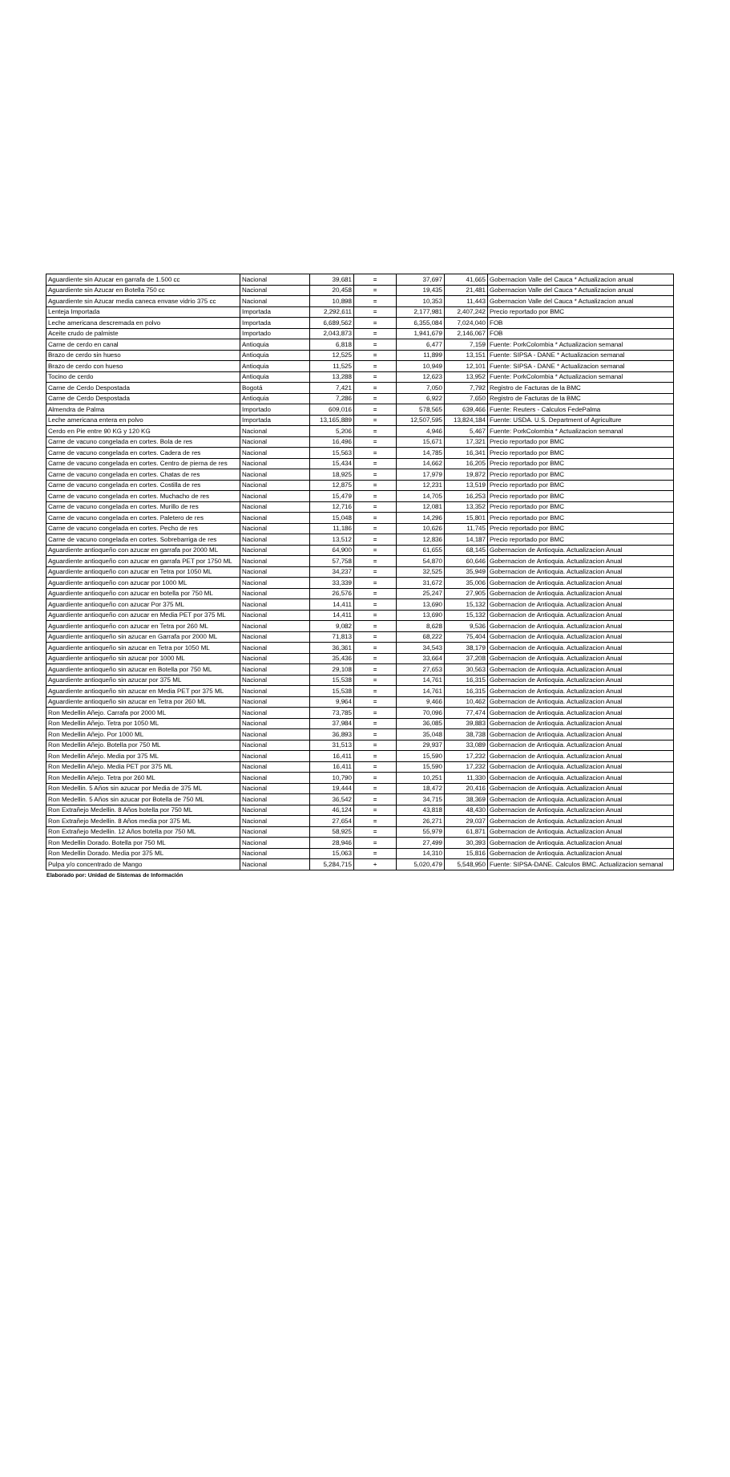| Aguardiente sin Azucar en garrafa de 1.500 cc | Nacional | 39,681 | = | 37,697 | 41,665 | Gobernacion Valle del Cauca * Actualizacion anual |
| Aguardiente sin Azucar en Botella 750 cc | Nacional | 20,458 | = | 19,435 | 21,481 | Gobernacion Valle del Cauca * Actualizacion anual |
| Aguardiente sin Azucar media caneca envase vidrio 375 cc | Nacional | 10,898 | = | 10,353 | 11,443 | Gobernacion Valle del Cauca * Actualizacion anual |
| Lenteja Importada | Importada | 2,292,611 | = | 2,177,981 | 2,407,242 | Precio reportado por BMC |
| Leche americana descremada en polvo | Importada | 6,689,562 | = | 6,355,084 | 7,024,040 | FOB |
| Aceite crudo de palmiste | Importado | 2,043,873 | = | 1,941,679 | 2,146,067 | FOB |
| Carne de cerdo en canal | Antioquia | 6,818 | = | 6,477 | 7,159 | Fuente: PorkColombia * Actualizacion semanal |
| Brazo de cerdo sin hueso | Antioquia | 12,525 | = | 11,899 | 13,151 | Fuente: SIPSA - DANE * Actualizacion semanal |
| Brazo de cerdo con hueso | Antioquia | 11,525 | = | 10,949 | 12,101 | Fuente: SIPSA - DANE * Actualizacion semanal |
| Tocino de cerdo | Antioquia | 13,288 | = | 12,623 | 13,952 | Fuente: PorkColombia * Actualizacion semanal |
| Carne de Cerdo Despostada | Bogotá | 7,421 | = | 7,050 | 7,792 | Registro de Facturas de la BMC |
| Carne de Cerdo Despostada | Antioquia | 7,286 | = | 6,922 | 7,650 | Registro de Facturas de la BMC |
| Almendra de Palma | Importado | 609,016 | = | 578,565 | 639,466 | Fuente: Reuters - Calculos FedePalma |
| Leche americana entera en polvo | Importada | 13,165,889 | = | 12,507,595 | 13,824,184 | Fuente: USDA. U.S. Department of Agriculture |
| Cerdo en Pie entre 90 KG y 120 KG | Nacional | 5,206 | = | 4,946 | 5,467 | Fuente: PorkColombia * Actualizacion semanal |
| Carne de vacuno congelada en cortes. Bola de res | Nacional | 16,496 | = | 15,671 | 17,321 | Precio reportado por BMC |
| Carne de vacuno congelada en cortes. Cadera de res | Nacional | 15,563 | = | 14,785 | 16,341 | Precio reportado por BMC |
| Carne de vacuno congelada en cortes. Centro de pierna de res | Nacional | 15,434 | = | 14,662 | 16,205 | Precio reportado por BMC |
| Carne de vacuno congelada en cortes. Chatas de res | Nacional | 18,925 | = | 17,979 | 19,872 | Precio reportado por BMC |
| Carne de vacuno congelada en cortes. Costilla de res | Nacional | 12,875 | = | 12,231 | 13,519 | Precio reportado por BMC |
| Carne de vacuno congelada en cortes. Muchacho de res | Nacional | 15,479 | = | 14,705 | 16,253 | Precio reportado por BMC |
| Carne de vacuno congelada en cortes. Murillo de res | Nacional | 12,716 | = | 12,081 | 13,352 | Precio reportado por BMC |
| Carne de vacuno congelada en cortes. Paletero de res | Nacional | 15,048 | = | 14,296 | 15,801 | Precio reportado por BMC |
| Carne de vacuno congelada en cortes. Pecho de res | Nacional | 11,186 | = | 10,626 | 11,745 | Precio reportado por BMC |
| Carne de vacuno congelada en cortes. Sobrebarriga de res | Nacional | 13,512 | = | 12,836 | 14,187 | Precio reportado por BMC |
| Aguardiente antioqueño con azucar en garrafa por 2000 ML | Nacional | 64,900 | = | 61,655 | 68,145 | Gobernacion de Antioquia. Actualizacion Anual |
| Aguardiente antioqueño con azucar en garrafa PET por 1750 ML | Nacional | 57,758 | = | 54,870 | 60,646 | Gobernacion de Antioquia. Actualizacion Anual |
| Aguardiente antioqueño con azucar en Tetra por 1050 ML | Nacional | 34,237 | = | 32,525 | 35,949 | Gobernacion de Antioquia. Actualizacion Anual |
| Aguardiente antioqueño con azucar por 1000 ML | Nacional | 33,339 | = | 31,672 | 35,006 | Gobernacion de Antioquia. Actualizacion Anual |
| Aguardiente antioqueño con azucar en botella por 750 ML | Nacional | 26,576 | = | 25,247 | 27,905 | Gobernacion de Antioquia. Actualizacion Anual |
| Aguardiente antioqueño con azucar Por 375 ML | Nacional | 14,411 | = | 13,690 | 15,132 | Gobernacion de Antioquia. Actualizacion Anual |
| Aguardiente antioqueño con azucar en Media PET por 375 ML | Nacional | 14,411 | = | 13,690 | 15,132 | Gobernacion de Antioquia. Actualizacion Anual |
| Aguardiente antioqueño con azucar en Tetra por 260 ML | Nacional | 9,082 | = | 8,628 | 9,536 | Gobernacion de Antioquia. Actualizacion Anual |
| Aguardiente antioqueño sin azucar en Garrafa por 2000 ML | Nacional | 71,813 | = | 68,222 | 75,404 | Gobernacion de Antioquia. Actualizacion Anual |
| Aguardiente antioqueño sin azucar en Tetra por 1050 ML | Nacional | 36,361 | = | 34,543 | 38,179 | Gobernacion de Antioquia. Actualizacion Anual |
| Aguardiente antioqueño sin azucar por 1000 ML | Nacional | 35,436 | = | 33,664 | 37,208 | Gobernacion de Antioquia. Actualizacion Anual |
| Aguardiente antioqueño sin azucar en Botella por 750 ML | Nacional | 29,108 | = | 27,653 | 30,563 | Gobernacion de Antioquia. Actualizacion Anual |
| Aguardiente antioqueño sin azucar por 375 ML | Nacional | 15,538 | = | 14,761 | 16,315 | Gobernacion de Antioquia. Actualizacion Anual |
| Aguardiente antioqueño sin azucar en Media PET por 375 ML | Nacional | 15,538 | = | 14,761 | 16,315 | Gobernacion de Antioquia. Actualizacion Anual |
| Aguardiente antioqueño sin azucar en Tetra por 260 ML | Nacional | 9,964 | = | 9,466 | 10,462 | Gobernacion de Antioquia. Actualizacion Anual |
| Ron Medellin Añejo. Carrafa por 2000 ML | Nacional | 73,785 | = | 70,096 | 77,474 | Gobernacion de Antioquia. Actualizacion Anual |
| Ron Medellin Añejo. Tetra por 1050 ML | Nacional | 37,984 | = | 36,085 | 39,883 | Gobernacion de Antioquia. Actualizacion Anual |
| Ron Medellin Añejo. Por 1000 ML | Nacional | 36,893 | = | 35,048 | 38,738 | Gobernacion de Antioquia. Actualizacion Anual |
| Ron Medellin Añejo. Botella por 750 ML | Nacional | 31,513 | = | 29,937 | 33,089 | Gobernacion de Antioquia. Actualizacion Anual |
| Ron Medellin Añejo. Media por 375 ML | Nacional | 16,411 | = | 15,590 | 17,232 | Gobernacion de Antioquia. Actualizacion Anual |
| Ron Medellin Añejo. Media PET por 375 ML | Nacional | 16,411 | = | 15,590 | 17,232 | Gobernacion de Antioquia. Actualizacion Anual |
| Ron Medellin Añejo. Tetra por 260 ML | Nacional | 10,790 | = | 10,251 | 11,330 | Gobernacion de Antioquia. Actualizacion Anual |
| Ron Medellin. 5 Años sin azucar por Media de 375 ML | Nacional | 19,444 | = | 18,472 | 20,416 | Gobernacion de Antioquia. Actualizacion Anual |
| Ron Medellin. 5 Años sin azucar por Botella de 750 ML | Nacional | 36,542 | = | 34,715 | 38,369 | Gobernacion de Antioquia. Actualizacion Anual |
| Ron Extrañejo Medellin. 8 Años botella por 750 ML | Nacional | 46,124 | = | 43,818 | 48,430 | Gobernacion de Antioquia. Actualizacion Anual |
| Ron Extrañejo Medellin. 8 Años media por 375 ML | Nacional | 27,654 | = | 26,271 | 29,037 | Gobernacion de Antioquia. Actualizacion Anual |
| Ron Extrañejo Medellin. 12 Años botella por 750 ML | Nacional | 58,925 | = | 55,979 | 61,871 | Gobernacion de Antioquia. Actualizacion Anual |
| Ron Medellin Dorado. Botella por 750 ML | Nacional | 28,946 | = | 27,499 | 30,393 | Gobernacion de Antioquia. Actualizacion Anual |
| Ron Medellin Dorado. Media por 375 ML | Nacional | 15,063 | = | 14,310 | 15,816 | Gobernacion de Antioquia. Actualizacion Anual |
| Pulpa y/o concentrado de Mango | Nacional | 5,284,715 | + | 5,020,479 | 5,548,950 | Fuente: SIPSA-DANE. Calculos BMC. Actualizacion semanal |
Elaborado por: Unidad de Sistemas de Información